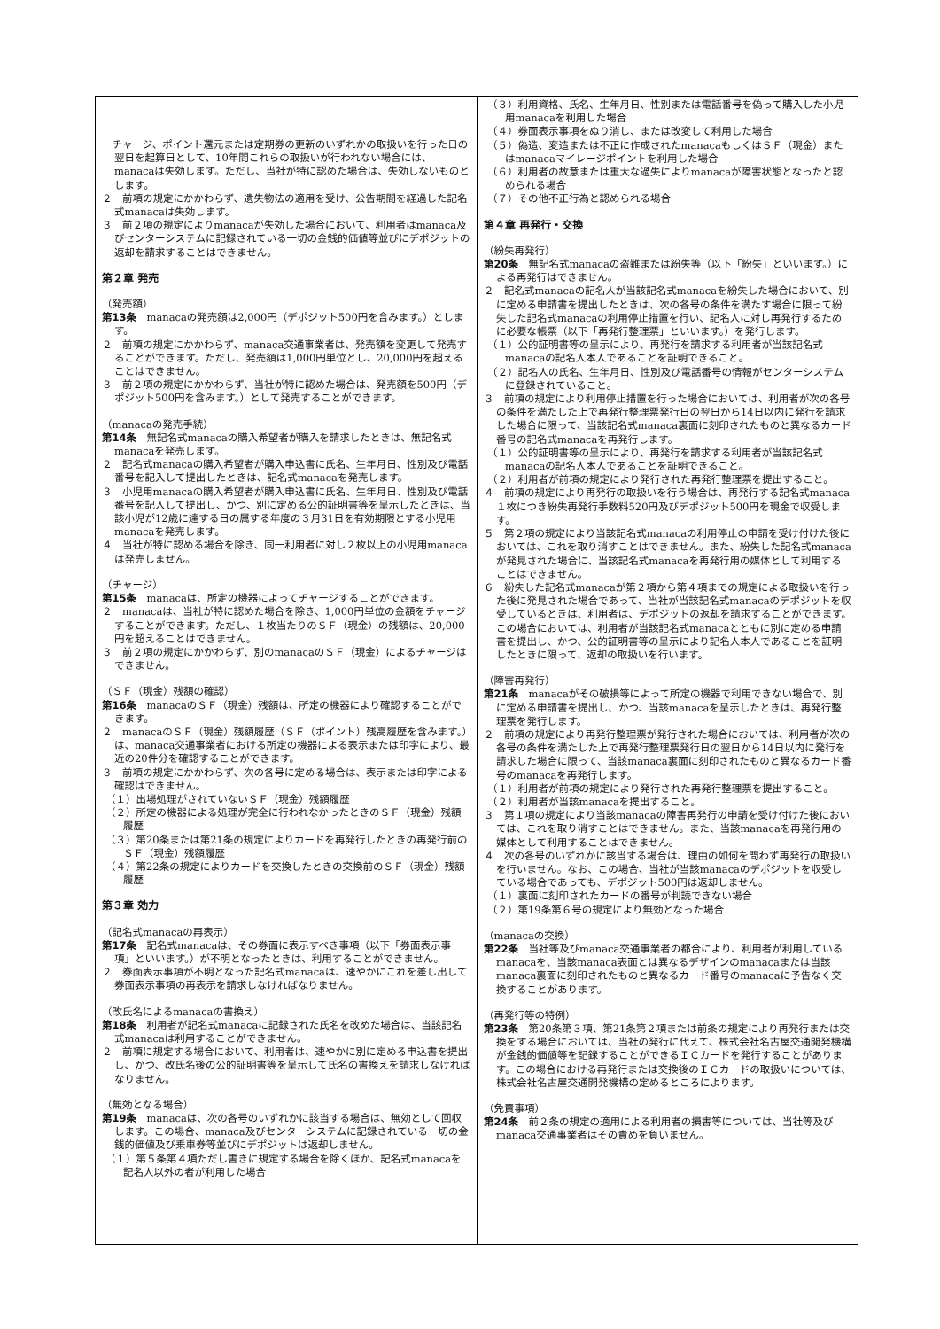チャージ、ポイント還元または定期券の更新のいずれかの取扱いを行った日の翌日を起算日として、10年間これらの取扱いが行われない場合には、manacaは失効します。ただし、当社が特に認めた場合は、失効しないものとします。
２　前項の規定にかかわらず、遺失物法の適用を受け、公告期間を経過した記名式manacaは失効します。
３　前２項の規定によりmanacaが失効した場合において、利用者はmanaca及びセンターシステムに記録されている一切の金銭的価値等並びにデポジットの返却を請求することはできません。
第２章 発売
（発売額）
第13条　manacaの発売額は2,000円（デポジット500円を含みます。）とします。
２　前項の規定にかかわらず、manaca交通事業者は、発売額を変更して発売することができます。ただし、発売額は1,000円単位とし、20,000円を超えることはできません。
３　前２項の規定にかかわらず、当社が特に認めた場合は、発売額を500円（デポジット500円を含みます。）として発売することができます。
（manacaの発売手続）
第14条　無記名式manacaの購入希望者が購入を請求したときは、無記名式manacaを発売します。
２　記名式manacaの購入希望者が購入申込書に氏名、生年月日、性別及び電話番号を記入して提出したときは、記名式manacaを発売します。
３　小児用manacaの購入希望者が購入申込書に氏名、生年月日、性別及び電話番号を記入して提出し、かつ、別に定める公的証明書等を呈示したときは、当該小児が12歳に達する日の属する年度の３月31日を有効期限とする小児用manacaを発売します。
４　当社が特に認める場合を除き、同一利用者に対し２枚以上の小児用manacaは発売しません。
（チャージ）
第15条　manacaは、所定の機器によってチャージすることができます。
２　manacaは、当社が特に認めた場合を除き、1,000円単位の金額をチャージすることができます。ただし、１枚当たりのＳＦ（現金）の残額は、20,000円を超えることはできません。
３　前２項の規定にかかわらず、別のmanacaのＳＦ（現金）によるチャージはできません。
（ＳＦ（現金）残額の確認）
第16条　manacaのＳＦ（現金）残額は、所定の機器により確認することができます。
２　manacaのＳＦ（現金）残額履歴（ＳＦ（ポイント）残高履歴を含みます。）は、manaca交通事業者における所定の機器による表示または印字により、最近の20件分を確認することができます。
３　前項の規定にかかわらず、次の各号に定める場合は、表示または印字による確認はできません。
（１）出場処理がされていないＳＦ（現金）残額履歴
（２）所定の機器による処理が完全に行われなかったときのＳＦ（現金）残額履歴
（３）第20条または第21条の規定によりカードを再発行したときの再発行前のＳＦ（現金）残額履歴
（４）第22条の規定によりカードを交換したときの交換前のＳＦ（現金）残額履歴
第３章 効力
（記名式manacaの再表示）
第17条　記名式manacaは、その券面に表示すべき事項（以下「券面表示事項」といいます。）が不明となったときは、利用することができません。
２　券面表示事項が不明となった記名式manacaは、速やかにこれを差し出して券面表示事項の再表示を請求しなければなりません。
（改氏名によるmanacaの書換え）
第18条　利用者が記名式manacaに記録された氏名を改めた場合は、当該記名式manacaは利用することができません。
２　前項に規定する場合において、利用者は、速やかに別に定める申込書を提出し、かつ、改氏名後の公的証明書等を呈示して氏名の書換えを請求しなければなりません。
（無効となる場合）
第19条　manacaは、次の各号のいずれかに該当する場合は、無効として回収します。この場合、manaca及びセンターシステムに記録されている一切の金銭的価値及び乗車券等並びにデポジットは返却しません。
（１）第５条第４項ただし書きに規定する場合を除くほか、記名式manacaを記名人以外の者が利用した場合
（３）利用資格、氏名、生年月日、性別または電話番号を偽って購入した小児用manacaを利用した場合
（４）券面表示事項をぬり消し、または改変して利用した場合
（５）偽造、変造または不正に作成されたmanacaもしくはＳＦ（現金）またはmanacaマイレージポイントを利用した場合
（６）利用者の故意または重大な過失によりmanacaが障害状態となったと認められる場合
（７）その他不正行為と認められる場合
第４章 再発行・交換
（紛失再発行）
第20条　無記名式manacaの盗難または紛失等（以下「紛失」といいます。）による再発行はできません。
２　記名式manacaの記名人が当該記名式manacaを紛失した場合において、別に定める申請書を提出したときは、次の各号の条件を満たす場合に限って紛失した記名式manacaの利用停止措置を行い、記名人に対し再発行するために必要な帳票（以下「再発行整理票」といいます。）を発行します。
（１）公的証明書等の呈示により、再発行を請求する利用者が当該記名式manacaの記名人本人であることを証明できること。
（２）記名人の氏名、生年月日、性別及び電話番号の情報がセンターシステムに登録されていること。
３　前項の規定により利用停止措置を行った場合においては、利用者が次の各号の条件を満たした上で再発行整理票発行日の翌日から14日以内に発行を請求した場合に限って、当該記名式manaca裏面に刻印されたものと異なるカード番号の記名式manacaを再発行します。
（１）公的証明書等の呈示により、再発行を請求する利用者が当該記名式manacaの記名人本人であることを証明できること。
（２）利用者が前項の規定により発行された再発行整理票を提出すること。
４　前項の規定により再発行の取扱いを行う場合は、再発行する記名式manaca１枚につき紛失再発行手数料520円及びデポジット500円を現金で収受します。
５　第２項の規定により当該記名式manacaの利用停止の申請を受け付けた後においては、これを取り消すことはできません。また、紛失した記名式manacaが発見された場合に、当該記名式manacaを再発行用の媒体として利用することはできません。
６　紛失した記名式manacaが第２項から第４項までの規定による取扱いを行った後に発見された場合であって、当社が当該記名式manacaのデポジットを収受しているときは、利用者は、デポジットの返却を請求することができます。この場合においては、利用者が当該記名式manacaとともに別に定める申請書を提出し、かつ、公的証明書等の呈示により記名人本人であることを証明したときに限って、返却の取扱いを行います。
（障害再発行）
第21条　manacaがその破損等によって所定の機器で利用できない場合で、別に定める申請書を提出し、かつ、当該manacaを呈示したときは、再発行整理票を発行します。
２　前項の規定により再発行整理票が発行された場合においては、利用者が次の各号の条件を満たした上で再発行整理票発行日の翌日から14日以内に発行を請求した場合に限って、当該manaca裏面に刻印されたものと異なるカード番号のmanacaを再発行します。
（１）利用者が前項の規定により発行された再発行整理票を提出すること。
（２）利用者が当該manacaを提出すること。
３　第１項の規定により当該manacaの障害再発行の申請を受け付けた後においては、これを取り消すことはできません。また、当該manacaを再発行用の媒体として利用することはできません。
４　次の各号のいずれかに該当する場合は、理由の如何を問わず再発行の取扱いを行いません。なお、この場合、当社が当該manacaのデポジットを収受している場合であっても、デポジット500円は返却しません。
（１）裏面に刻印されたカードの番号が判読できない場合
（２）第19条第６号の規定により無効となった場合
（manacaの交換）
第22条　当社等及びmanaca交通事業者の都合により、利用者が利用しているmanacaを、当該manaca表面とは異なるデザインのmanacaまたは当該manaca裏面に刻印されたものと異なるカード番号のmanacaに予告なく交換することがあります。
（再発行等の特例）
第23条　第20条第３項、第21条第２項または前条の規定により再発行または交換をする場合においては、当社の発行に代えて、株式会社名古屋交通開発機構が金銭的価値等を記録することができるＩＣカードを発行することがあります。この場合における再発行または交換後のＩＣカードの取扱いについては、株式会社名古屋交通開発機構の定めるところによります。
（免責事項）
第24条　前２条の規定の適用による利用者の損害等については、当社等及びmanaca交通事業者はその責めを負いません。